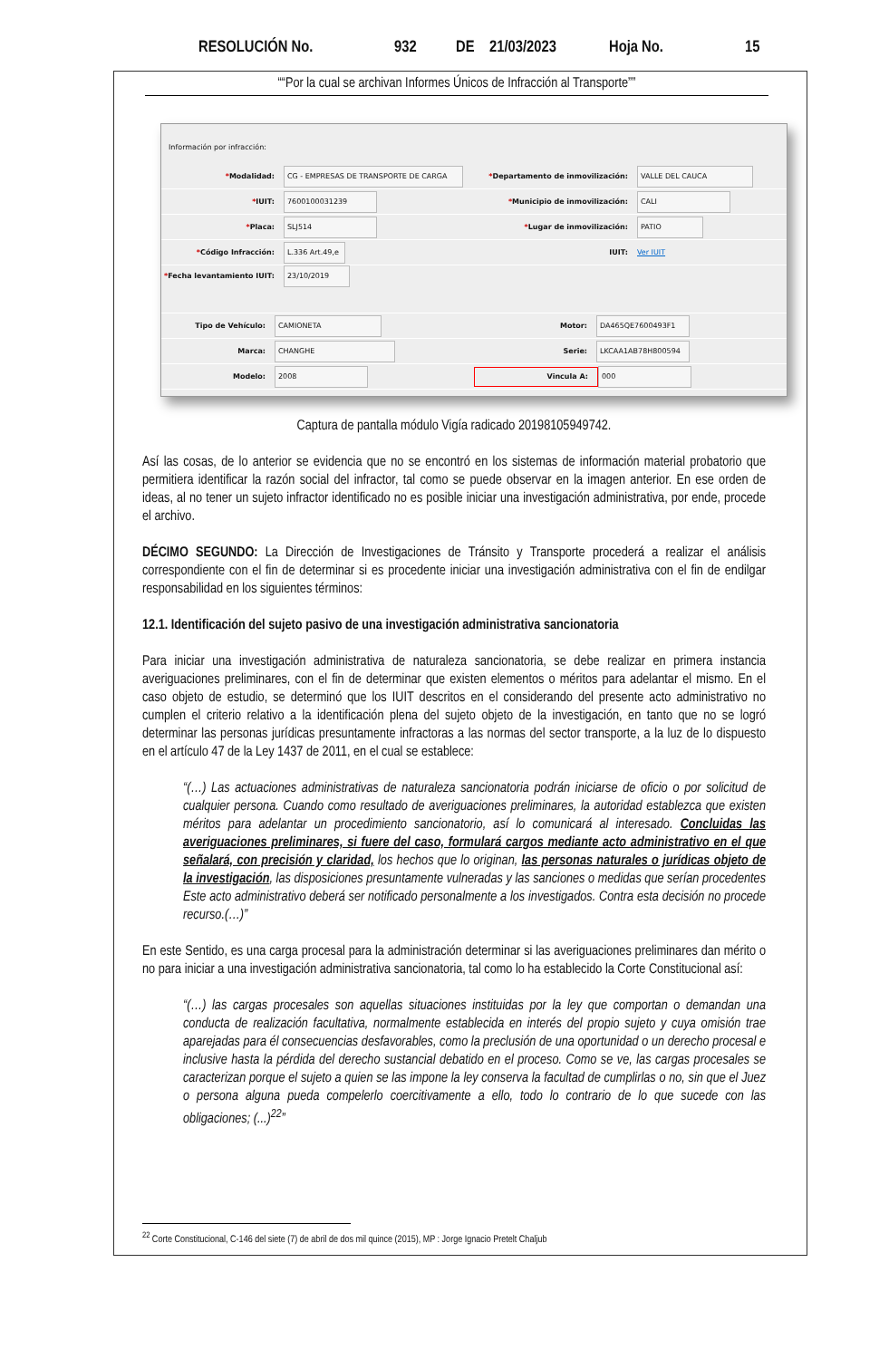RESOLUCIÓN No. 932 DE 21/03/2023 Hoja No. 15
““Por la cual se archivan Informes Únicos de Infracción al Transporte””
Información por infracción:
*Modalidad: CG - EMPRESAS DE TRANSPORTE DE CARGA
*Departamento de inmovilización: VALLE DEL CAUCA
*IUIT: 7600100031239
*Municipio de inmovilización: CALI
*Placa: SLJ514
*Lugar de inmovilización: PATIO
*Código Infracción: L.336 Art.49,e
IUIT: Ver IUIT
*Fecha levantamiento IUIT: 23/10/2019
Tipo de Vehículo: CAMIONETA Motor: DA465QE7600493F1
Marca: CHANGHE Serie: LKCAA1AB78H800594
Modelo: 2008 Vincula A: 000
Captura de pantalla módulo Vigía radicado 20198105949742.
Así las cosas, de lo anterior se evidencia que no se encontró en los sistemas de información material probatorio que permitiera identificar la razón social del infractor, tal como se puede observar en la imagen anterior. En ese orden de ideas, al no tener un sujeto infractor identificado no es posible iniciar una investigación administrativa, por ende, procede el archivo.
DÉCIMO SEGUNDO: La Dirección de Investigaciones de Tránsito y Transporte procederá a realizar el análisis correspondiente con el fin de determinar si es procedente iniciar una investigación administrativa con el fin de endilgar responsabilidad en los siguientes términos:
12.1. Identificación del sujeto pasivo de una investigación administrativa sancionatoria
Para iniciar una investigación administrativa de naturaleza sancionatoria, se debe realizar en primera instancia averiguaciones preliminares, con el fin de determinar que existen elementos o méritos para adelantar el mismo. En el caso objeto de estudio, se determinó que los IUIT descritos en el considerando del presente acto administrativo no cumplen el criterio relativo a la identificación plena del sujeto objeto de la investigación, en tanto que no se logró determinar las personas jurídicas presuntamente infractoras a las normas del sector transporte, a la luz de lo dispuesto en el artículo 47 de la Ley 1437 de 2011, en el cual se establece:
“(…) Las actuaciones administrativas de naturaleza sancionatoria podrán iniciarse de oficio o por solicitud de cualquier persona. Cuando como resultado de averiguaciones preliminares, la autoridad establezca que existen méritos para adelantar un procedimiento sancionatorio, así lo comunicará al interesado. Concluidas las averiguaciones preliminares, si fuere del caso, formulará cargos mediante acto administrativo en el que señalará, con precisión y claridad, los hechos que lo originan, las personas naturales o jurídicas objeto de la investigación, las disposiciones presuntamente vulneradas y las sanciones o medidas que serían procedentes Este acto administrativo deberá ser notificado personalmente a los investigados. Contra esta decisión no procede recurso.(…)”
En este Sentido, es una carga procesal para la administración determinar si las averiguaciones preliminares dan mérito o no para iniciar a una investigación administrativa sancionatoria, tal como lo ha establecido la Corte Constitucional así:
“(…) las cargas procesales son aquellas situaciones instituidas por la ley que comportan o demandan una conducta de realización facultativa, normalmente establecida en interés del propio sujeto y cuya omisión trae aparejadas para él consecuencias desfavorables, como la preclusión de una oportunidad o un derecho procesal e inclusive hasta la pérdida del derecho sustancial debatido en el proceso. Como se ve, las cargas procesales se caracterizan porque el sujeto a quien se las impone la ley conserva la facultad de cumplirlas o no, sin que el Juez o persona alguna pueda compelerlo coercitivamente a ello, todo lo contrario de lo que sucede con las obligaciones; (...)<sup>22</sup>”
<sup>22</sup> Corte Constitucional, C-146 del siete (7) de abril de dos mil quince (2015), MP : Jorge Ignacio Pretelt Chaljub